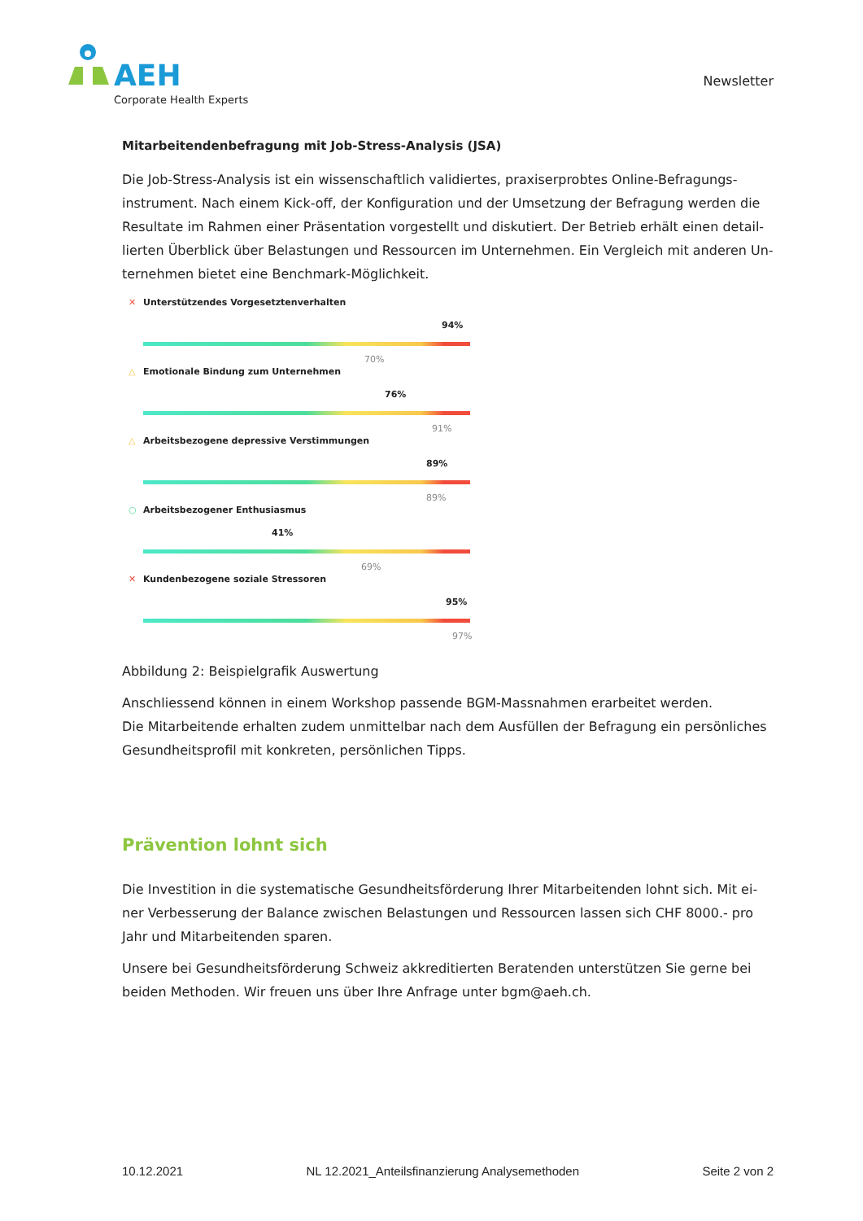AEH
Corporate Health Experts
Newsletter
Mitarbeitendenbefragung mit Job-Stress-Analysis (JSA)
Die Job-Stress-Analysis ist ein wissenschaftlich validiertes, praxiserprobtes Online-Befragungs-instrument. Nach einem Kick-off, der Konfiguration und der Umsetzung der Befragung werden die Resultate im Rahmen einer Präsentation vorgestellt und diskutiert. Der Betrieb erhält einen detail-lierten Überblick über Belastungen und Ressourcen im Unternehmen. Ein Vergleich mit anderen Un-ternehmen bietet eine Benchmark-Möglichkeit.
✕ Unterstützendes Vorgesetztenverhalten
94%
70%
△ Emotionale Bindung zum Unternehmen
76%
91%
△ Arbeitsbezogene depressive Verstimmungen
89%
89%
○ Arbeitsbezogener Enthusiasmus
41%
69%
✕ Kundenbezogene soziale Stressoren
95%
97%
Abbildung 2: Beispielgrafik Auswertung
Anschliessend können in einem Workshop passende BGM-Massnahmen erarbeitet werden.
Die Mitarbeitende erhalten zudem unmittelbar nach dem Ausfüllen der Befragung ein persönliches Gesundheitsprofil mit konkreten, persönlichen Tipps.
Prävention lohnt sich
Die Investition in die systematische Gesundheitsförderung Ihrer Mitarbeitenden lohnt sich. Mit ei-ner Verbesserung der Balance zwischen Belastungen und Ressourcen lassen sich CHF 8000.- pro Jahr und Mitarbeitenden sparen.
Unsere bei Gesundheitsförderung Schweiz akkreditierten Beratenden unterstützen Sie gerne bei beiden Methoden. Wir freuen uns über Ihre Anfrage unter bgm@aeh.ch.
10.12.2021 NL 12.2021_Anteilsfinanzierung Analysemethoden Seite 2 von 2